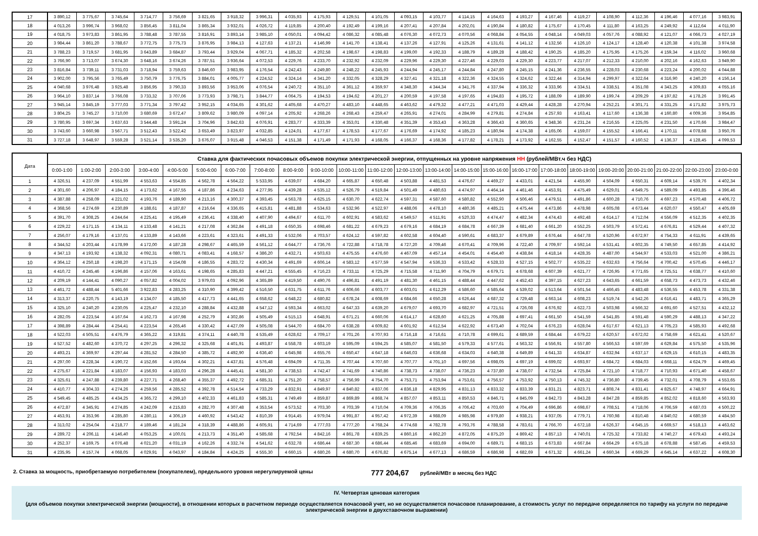| 17 | 3 890,12 | 3 775,67 | 3 745,64 | 3 714,77 | 3 756,69 | 3 821,65 | 3 918,32 | 3 996,31 | 4 035,93 | 4 175,93 | 4 129,51 | 4 101,05 | 4 093,15 | 4 103,77 | 4 114,15 | 4 164,63 | 4 193,27 | 4 167,46 | 4 119,27 | 4 108,90 | 4 112,36 | 4 196,46 | 4 077,16 | 3 983,91 |
| 18 | 4 013,26 | 3 996,74 | 3 968,02 | 3 856,45 | 3 811,04 | 3 865,34 | 3 932,01 | 4 026,72 | 4 119,85 | 4 200,40 | 4 192,49 | 4 199,16 | 4 207,41 | 4 207,84 | 4 202,01 | 4 190,84 | 4 180,82 | 4 175,67 | 4 170,45 | 4 111,80 | 4 163,25 | 4 249,92 | 4 112,64 | 4 011,90 |
| 19 | 4 018,75 | 3 973,83 | 3 861,95 | 3 788,48 | 3 787,55 | 3 816,91 | 3 893,14 | 3 985,10 | 4 050,01 | 4 094,42 | 4 086,32 | 4 085,48 | 4 076,30 | 4 072,73 | 4 070,56 | 4 068,84 | 4 054,55 | 4 048,14 | 4 049,03 | 4 057,76 | 4 088,92 | 4 121,07 | 4 066,73 | 4 027,19 |
| 20 | 3 984,44 | 3 861,20 | 3 788,67 | 3 772,75 | 3 775,73 | 3 876,95 | 3 984,13 | 4 127,63 | 4 137,21 | 4 146,99 | 4 141,70 | 4 138,41 | 4 137,26 | 4 127,91 | 4 125,26 | 4 131,61 | 4 141,12 | 4 132,56 | 4 126,10 | 4 124,17 | 4 128,40 | 4 120,38 | 4 101,38 | 3 974,58 |
| 21 | 3 788,23 | 3 719,57 | 3 681,95 | 3 643,89 | 3 684,87 | 3 793,44 | 3 929,04 | 4 067,71 | 4 185,32 | 4 202,58 | 4 198,67 | 4 198,83 | 4 199,00 | 4 192,33 | 4 188,79 | 4 189,28 | 4 188,42 | 4 190,25 | 4 185,20 | 4 175,95 | 4 175,26 | 4 159,34 | 4 116,02 | 3 960,68 |
| 22 | 3 766,90 | 3 713,07 | 3 674,30 | 3 648,16 | 3 674,26 | 3 787,51 | 3 936,64 | 4 072,53 | 4 229,76 | 4 233,70 | 4 232,92 | 4 232,09 | 4 229,96 | 4 229,30 | 4 227,46 | 4 229,03 | 4 229,30 | 4 223,77 | 4 217,07 | 4 212,33 | 4 210,00 | 4 202,16 | 4 162,63 | 3 949,90 |
| 23 | 3 816,84 | 3 739,11 | 3 731,03 | 3 718,94 | 3 759,63 | 3 846,60 | 3 983,95 | 4 176,54 | 4 242,43 | 4 249,80 | 4 248,22 | 4 245,93 | 4 244,94 | 4 245,17 | 4 244,84 | 4 247,80 | 4 245,15 | 4 241,36 | 4 236,55 | 4 228,03 | 4 230,68 | 4 223,24 | 4 200,02 | 4 044,88 |
| 24 | 3 902,00 | 3 795,56 | 3 765,49 | 3 750,79 | 3 776,75 | 3 884,01 | 4 005,77 | 4 224,52 | 4 324,14 | 4 341,20 | 4 332,05 | 4 328,29 | 4 327,41 | 4 321,18 | 4 322,36 | 4 324,55 | 4 324,62 | 4 322,44 | 4 314,94 | 4 299,97 | 4 322,64 | 4 316,90 | 4 240,20 | 4 156,14 |
| 25 | 4 040,68 | 3 976,48 | 3 925,48 | 3 856,95 | 3 790,33 | 3 893,56 | 3 953,06 | 4 076,54 | 4 240,72 | 4 351,10 | 4 361,12 | 4 359,97 | 4 348,30 | 4 344,34 | 4 341,76 | 4 337,94 | 4 336,32 | 4 333,96 | 4 334,51 | 4 338,51 | 4 351,08 | 4 343,25 | 4 309,83 | 4 055,16 |
| 26 | 3 964,10 | 3 837,14 | 3 766,08 | 3 733,32 | 3 707,06 | 3 773,93 | 3 798,71 | 3 844,77 | 4 064,75 | 4 194,53 | 4 194,62 | 4 201,27 | 4 200,59 | 4 197,58 | 4 197,65 | 4 194,83 | 4 195,72 | 4 188,09 | 4 189,90 | 4 199,74 | 4 209,29 | 4 197,82 | 4 178,26 | 3 991,45 |
| 27 | 3 945,14 | 3 845,19 | 3 777,03 | 3 771,34 | 3 797,42 | 3 952,15 | 4 034,65 | 4 301,62 | 4 405,68 | 4 470,27 | 4 483,10 | 4 448,65 | 4 463,62 | 4 479,32 | 4 477,21 | 4 471,03 | 4 429,44 | 4 428,28 | 4 270,94 | 4 252,21 | 4 301,71 | 4 331,25 | 4 171,82 | 3 975,73 |
| 28 | 3 804,25 | 3 745,27 | 3 710,00 | 3 680,69 | 3 672,47 | 3 809,62 | 3 980,09 | 4 097,14 | 4 205,92 | 4 268,26 | 4 268,43 | 4 259,47 | 4 265,91 | 4 274,01 | 4 284,99 | 4 279,81 | 4 274,84 | 4 257,93 | 4 163,41 | 4 117,60 | 4 136,38 | 4 160,80 | 4 009,36 | 3 954,85 |
| 29 | 3 780,95 | 3 697,34 | 3 637,63 | 3 544,48 | 3 591,24 | 3 704,96 | 3 842,63 | 4 076,91 | 4 283,77 | 4 333,39 | 4 353,01 | 4 330,48 | 4 351,39 | 4 353,43 | 4 363,28 | 4 366,43 | 4 360,65 | 4 348,36 | 4 231,24 | 4 216,55 | 4 225,05 | 4 231,50 | 4 170,66 | 3 984,47 |
| 30 | 3 743,60 | 3 660,98 | 3 567,71 | 3 512,43 | 3 522,42 | 3 653,49 | 3 823,97 | 4 032,85 | 4 124,01 | 4 177,67 | 4 178,53 | 4 177,67 | 4 176,69 | 4 174,92 | 4 185,23 | 4 180,94 | 4 174,38 | 4 165,06 | 4 159,07 | 4 155,52 | 4 166,41 | 4 170,11 | 4 078,68 | 3 950,76 |
| 31 | 3 727,18 | 3 648,97 | 3 559,28 | 3 521,14 | 3 535,20 | 3 676,07 | 3 915,48 | 4 046,53 | 4 151,38 | 4 171,49 | 4 171,93 | 4 168,05 | 4 166,37 | 4 168,36 | 4 177,82 | 4 178,21 | 4 173,92 | 4 162,55 | 4 152,47 | 4 151,57 | 4 160,52 | 4 136,37 | 4 128,45 | 4 099,53 |
| Дата | Ставка для фактических почасовых объемов покупки электрической энергии, отпущенных на уровне напряжения НН (рублей/МВт.ч без НДС) | | | | | | | | | | | | | | | | | | | | | | | |
| --- | --- | --- | --- | --- | --- | --- | --- | --- | --- | --- | --- | --- | --- | --- | --- | --- | --- | --- | --- | --- | --- | --- | --- | --- |
| | 0:00-1:00 | 1:00-2:00 | 2:00-3:00 | 3:00-4:00 | 4:00-5:00 | 5:00-6:00 | 6:00-7:00 | 7:00-8:00 | 8:00-9:00 | 9:00-10:00 | 10:00-11:00 | 11:00-12:00 | 12:00-13:00 | 13:00-14:00 | 14:00-15:00 | 15:00-16:00 | 16:00-17:00 | 17:00-18:00 | 18:00-19:00 | 19:00-20:00 | 20:00-21:00 | 21:00-22:00 | 22:00-23:00 | 23:00-0:00 |
| 1 | 4 326,51 | 4 237,09 | 4 551,99 | 4 553,63 | 4 554,85 | 4 562,78 | 4 564,22 | 5 533,95 | 4 639,07 | 4 684,20 | 4 665,87 | 4 650,48 | 4 503,88 | 4 481,53 | 4 476,67 | 4 469,27 | 4 433,01 | 4 421,54 | 4 455,90 | 4 504,09 | 4 650,31 | 4 609,14 | 4 539,76 | 4 402,34 |
| 2 | 4 301,60 | 4 206,97 | 4 184,15 | 4 173,62 | 4 167,55 | 4 187,86 | 4 234,63 | 4 277,95 | 4 439,28 | 4 535,12 | 4 526,79 | 4 519,84 | 4 501,49 | 4 480,63 | 4 474,97 | 4 464,14 | 4 461,46 | 4 453,91 | 4 475,49 | 4 629,01 | 4 649,75 | 4 589,09 | 4 493,85 | 4 396,46 |
| 3 | 4 387,88 | 4 258,09 | 4 221,02 | 4 193,76 | 4 189,90 | 4 213,16 | 4 300,37 | 4 393,45 | 4 563,78 | 4 625,15 | 4 630,70 | 4 622,74 | 4 597,31 | 4 587,60 | 4 580,82 | 4 552,90 | 4 506,46 | 4 479,51 | 4 491,86 | 4 600,28 | 4 710,76 | 4 697,23 | 4 570,48 | 4 406,72 |
| 4 | 4 368,56 | 4 274,69 | 4 230,89 | 4 188,61 | 4 187,87 | 4 216,64 | 4 336,65 | 4 415,81 | 4 481,88 | 4 534,63 | 4 532,96 | 4 522,97 | 4 488,06 | 4 478,10 | 4 480,36 | 4 485,21 | 4 475,44 | 4 473,86 | 4 478,98 | 4 605,08 | 4 673,44 | 4 620,07 | 4 550,47 | 4 405,69 |
| 5 | 4 391,70 | 4 308,25 | 4 244,64 | 4 225,41 | 4 195,49 | 4 236,41 | 4 338,40 | 4 407,90 | 4 494,67 | 4 611,70 | 4 602,91 | 4 583,62 | 4 549,57 | 4 511,91 | 4 520,33 | 4 474,47 | 4 482,34 | 4 474,43 | 4 492,48 | 4 614,17 | 4 712,04 | 4 556,09 | 4 512,35 | 4 402,35 |
| 6 | 4 229,22 | 4 171,15 | 4 134,11 | 4 133,48 | 4 141,21 | 4 217,08 | 4 362,84 | 4 491,18 | 4 650,35 | 4 698,46 | 4 681,22 | 4 679,23 | 4 679,16 | 4 684,19 | 4 684,78 | 4 667,39 | 4 681,40 | 4 661,20 | 4 552,25 | 4 503,79 | 4 572,41 | 4 676,81 | 4 529,44 | 4 407,32 |
| 7 | 4 256,07 | 4 179,16 | 4 137,01 | 4 133,89 | 4 143,66 | 4 223,61 | 4 323,61 | 4 491,33 | 4 532,06 | 4 703,57 | 4 624,12 | 4 597,82 | 4 602,58 | 4 604,40 | 4 590,61 | 4 683,37 | 4 679,89 | 4 676,44 | 4 647,78 | 4 520,96 | 4 672,97 | 4 754,33 | 4 611,91 | 4 439,65 |
| 8 | 4 344,52 | 4 203,44 | 4 178,99 | 4 172,00 | 4 187,28 | 4 298,67 | 4 465,59 | 4 561,12 | 4 644,77 | 4 736,76 | 4 722,88 | 4 718,78 | 4 727,20 | 4 709,46 | 4 670,41 | 4 709,96 | 4 722,40 | 4 709,97 | 4 592,14 | 4 531,41 | 4 602,35 | 4 749,50 | 4 657,85 | 4 414,92 |
| 9 | 4 347,13 | 4 193,92 | 4 138,32 | 4 092,31 | 4 080,71 | 4 083,41 | 4 168,57 | 4 386,20 | 4 432,71 | 4 503,63 | 4 475,55 | 4 476,60 | 4 467,09 | 4 457,14 | 4 454,01 | 4 454,40 | 4 438,84 | 4 418,14 | 4 428,35 | 4 487,00 | 4 544,97 | 4 533,03 | 4 521,00 | 4 386,21 |
| 10 | 4 364,12 | 4 250,18 | 4 198,20 | 4 171,15 | 4 154,08 | 4 186,55 | 4 283,72 | 4 430,34 | 4 491,69 | 4 606,14 | 4 583,12 | 4 577,59 | 4 547,94 | 4 536,33 | 4 533,42 | 4 528,33 | 4 527,15 | 4 502,77 | 4 535,22 | 4 632,63 | 4 756,64 | 4 700,42 | 4 570,45 | 4 446,17 |
| 11 | 4 410,72 | 4 245,46 | 4 196,86 | 4 157,06 | 4 163,61 | 4 198,65 | 4 285,83 | 4 447,21 | 4 555,45 | 4 716,23 | 4 733,11 | 4 725,29 | 4 715,58 | 4 711,90 | 4 704,79 | 4 679,71 | 4 678,68 | 4 607,39 | 4 621,77 | 4 726,95 | 4 771,65 | 4 725,51 | 4 638,77 | 4 410,60 |
| 12 | 4 209,19 | 4 144,41 | 4 090,27 | 4 057,82 | 4 004,02 | 3 979,03 | 4 092,96 | 4 365,89 | 4 419,50 | 4 490,76 | 4 496,81 | 4 491,19 | 4 481,30 | 4 461,15 | 4 488,44 | 4 447,62 | 4 452,43 | 4 397,15 | 4 627,23 | 4 643,65 | 4 661,59 | 4 658,73 | 4 473,73 | 4 432,46 |
| 13 | 4 461,72 | 4 488,44 | 5 401,66 | 3 922,83 | 4 283,25 | 4 310,90 | 4 399,42 | 4 516,50 | 4 631,75 | 4 611,76 | 4 606,66 | 4 603,77 | 4 603,01 | 4 612,29 | 4 586,60 | 4 585,64 | 4 539,02 | 4 513,64 | 4 501,54 | 4 466,45 | 4 483,48 | 4 536,55 | 4 453,78 | 4 331,38 |
| 14 | 4 313,37 | 4 220,75 | 4 143,19 | 4 134,07 | 4 185,50 | 4 417,73 | 4 441,65 | 4 658,62 | 4 648,22 | 4 680,82 | 4 678,24 | 4 608,69 | 4 684,66 | 4 650,28 | 4 626,44 | 4 687,32 | 4 729,48 | 4 663,14 | 4 608,23 | 4 519,74 | 4 542,26 | 4 616,41 | 4 483,71 | 4 365,29 |
| 15 | 4 325,10 | 4 240,20 | 4 230,05 | 4 225,47 | 4 232,10 | 4 288,84 | 4 432,88 | 4 547,12 | 4 593,34 | 4 663,02 | 4 647,33 | 4 639,20 | 4 679,07 | 4 693,70 | 4 682,97 | 4 721,51 | 4 726,08 | 4 676,92 | 4 622,73 | 4 503,98 | 4 566,32 | 4 691,60 | 4 527,51 | 4 432,12 |
| 16 | 4 282,05 | 4 223,54 | 4 167,64 | 4 162,73 | 4 167,98 | 4 252,79 | 4 302,86 | 4 505,49 | 4 515,13 | 4 648,91 | 4 671,21 | 4 660,06 | 4 614,17 | 4 628,60 | 4 621,25 | 4 705,88 | 4 697,41 | 4 661,50 | 4 541,59 | 4 541,85 | 4 591,48 | 4 590,29 | 4 488,13 | 4 347,22 |
| 17 | 4 398,89 | 4 284,44 | 4 254,41 | 4 223,54 | 4 265,46 | 4 330,42 | 4 427,09 | 4 505,08 | 4 544,70 | 4 684,70 | 4 638,28 | 4 609,82 | 4 601,92 | 4 612,54 | 4 622,92 | 4 673,40 | 4 702,04 | 4 676,23 | 4 628,04 | 4 617,67 | 4 621,13 | 4 705,23 | 4 585,93 | 4 492,68 |
| 18 | 4 522,03 | 4 505,51 | 4 476,79 | 4 365,22 | 4 319,81 | 4 374,11 | 4 440,78 | 4 535,49 | 4 628,62 | 4 709,17 | 4 701,26 | 4 707,93 | 4 716,18 | 4 716,61 | 4 710,78 | 4 699,61 | 4 689,59 | 4 684,44 | 4 679,22 | 4 620,57 | 4 672,02 | 4 758,69 | 4 621,41 | 4 520,67 |
| 19 | 4 527,52 | 4 482,60 | 4 370,72 | 4 297,25 | 4 296,32 | 4 325,68 | 4 401,91 | 4 493,87 | 4 558,78 | 4 603,19 | 4 595,09 | 4 594,25 | 4 585,07 | 4 581,50 | 4 579,33 | 4 577,61 | 4 563,32 | 4 556,91 | 4 557,80 | 4 566,53 | 4 597,69 | 4 629,84 | 4 575,50 | 4 535,96 |
| 20 | 4 493,21 | 4 369,97 | 4 297,44 | 4 281,52 | 4 284,50 | 4 385,72 | 4 492,90 | 4 636,40 | 4 645,98 | 4 655,76 | 4 650,47 | 4 647,18 | 4 646,03 | 4 636,68 | 4 634,03 | 4 640,38 | 4 649,89 | 4 641,33 | 4 634,87 | 4 632,94 | 4 637,17 | 4 629,15 | 4 610,15 | 4 483,35 |
| 21 | 4 297,00 | 4 228,34 | 4 190,72 | 4 152,66 | 4 193,64 | 4 302,21 | 4 437,81 | 4 576,48 | 4 694,09 | 4 711,35 | 4 707,44 | 4 707,60 | 4 707,77 | 4 701,10 | 4 697,56 | 4 698,05 | 4 697,19 | 4 699,02 | 4 693,97 | 4 684,72 | 4 684,03 | 4 668,11 | 4 624,79 | 4 469,45 |
| 22 | 4 275,67 | 4 221,84 | 4 183,07 | 4 156,93 | 4 183,03 | 4 296,28 | 4 445,41 | 4 581,30 | 4 738,53 | 4 742,47 | 4 741,69 | 4 740,86 | 4 738,73 | 4 738,07 | 4 736,23 | 4 737,80 | 4 738,07 | 4 732,54 | 4 725,84 | 4 721,10 | 4 718,77 | 4 710,93 | 4 671,40 | 4 458,67 |
| 23 | 4 325,61 | 4 247,88 | 4 239,80 | 4 227,71 | 4 268,40 | 4 355,37 | 4 492,72 | 4 685,31 | 4 751,20 | 4 758,57 | 4 756,99 | 4 754,70 | 4 753,71 | 4 753,94 | 4 753,61 | 4 756,57 | 4 753,92 | 4 750,13 | 4 745,32 | 4 736,80 | 4 739,45 | 4 732,01 | 4 708,79 | 4 553,65 |
| 24 | 4 410,77 | 4 304,33 | 4 274,26 | 4 259,56 | 4 285,52 | 4 392,78 | 4 514,54 | 4 733,29 | 4 832,91 | 4 849,97 | 4 840,82 | 4 837,06 | 4 836,18 | 4 829,95 | 4 831,13 | 4 833,32 | 4 833,39 | 4 831,21 | 4 823,71 | 4 808,74 | 4 831,41 | 4 825,67 | 4 748,97 | 4 664,91 |
| 25 | 4 549,45 | 4 485,25 | 4 434,25 | 4 365,72 | 4 299,10 | 4 402,33 | 4 461,83 | 4 585,31 | 4 749,49 | 4 859,87 | 4 869,89 | 4 868,74 | 4 857,07 | 4 853,11 | 4 850,53 | 4 846,71 | 4 845,09 | 4 842,73 | 4 843,28 | 4 847,28 | 4 859,85 | 4 852,02 | 4 818,60 | 4 563,93 |
| 26 | 4 472,87 | 4 345,91 | 4 274,85 | 4 242,09 | 4 215,83 | 4 282,70 | 4 307,48 | 4 353,54 | 4 573,52 | 4 703,30 | 4 703,39 | 4 710,04 | 4 709,36 | 4 706,35 | 4 706,42 | 4 703,60 | 4 704,49 | 4 696,86 | 4 698,67 | 4 708,51 | 4 718,06 | 4 706,59 | 4 687,03 | 4 500,22 |
| 27 | 4 453,91 | 4 353,96 | 4 285,80 | 4 280,11 | 4 306,19 | 4 460,92 | 4 543,42 | 4 810,39 | 4 914,45 | 4 979,04 | 4 991,87 | 4 957,42 | 4 972,39 | 4 988,09 | 4 985,98 | 4 979,80 | 4 938,21 | 4 937,05 | 4 779,71 | 4 760,98 | 4 810,48 | 4 840,02 | 4 680,59 | 4 484,50 |
| 28 | 4 313,02 | 4 254,04 | 4 218,77 | 4 189,46 | 4 181,24 | 4 318,39 | 4 488,86 | 4 605,91 | 4 714,69 | 4 777,03 | 4 777,20 | 4 768,24 | 4 774,68 | 4 782,78 | 4 793,76 | 4 788,58 | 4 783,61 | 4 766,70 | 4 672,18 | 4 626,37 | 4 645,15 | 4 669,57 | 4 518,13 | 4 463,62 |
| 29 | 4 289,72 | 4 206,11 | 4 146,40 | 4 053,25 | 4 100,01 | 4 213,73 | 4 351,40 | 4 585,68 | 4 792,54 | 4 842,16 | 4 861,78 | 4 839,25 | 4 860,16 | 4 862,20 | 4 872,05 | 4 875,20 | 4 869,42 | 4 857,13 | 4 740,01 | 4 725,32 | 4 733,82 | 4 740,27 | 4 679,43 | 4 493,24 |
| 30 | 4 252,37 | 4 169,75 | 4 076,48 | 4 021,20 | 4 031,19 | 4 162,26 | 4 332,74 | 4 541,62 | 4 632,78 | 4 686,44 | 4 687,30 | 4 686,44 | 4 685,46 | 4 683,69 | 4 694,00 | 4 689,71 | 4 683,15 | 4 673,83 | 4 667,84 | 4 664,29 | 4 675,18 | 4 678,88 | 4 587,45 | 4 459,53 |
| 31 | 4 235,95 | 4 157,74 | 4 068,05 | 4 029,91 | 4 043,97 | 4 184,84 | 4 424,25 | 4 555,30 | 4 660,15 | 4 680,26 | 4 680,70 | 4 676,82 | 4 675,14 | 4 677,13 | 4 686,59 | 4 686,98 | 4 682,69 | 4 671,32 | 4 661,24 | 4 660,34 | 4 669,29 | 4 645,14 | 4 637,22 | 4 608,30 |
2. Ставка за мощность, приобретаемую потребителем (покупателем), предельного уровня нерегулируемой цены 777 204,67 рублей/МВт в месяц без НДС
IV. Четвертая ценовая категория
(для объемов покупки электрической энергии (мощности), в отношении которых в расчетном периоде осуществляется почасовой учет, но не осуществляется почасовое планирование, а стоимость услуг по передаче определяется по тарифу на услуги по передаче электрической энергии в двухставочном выражении)